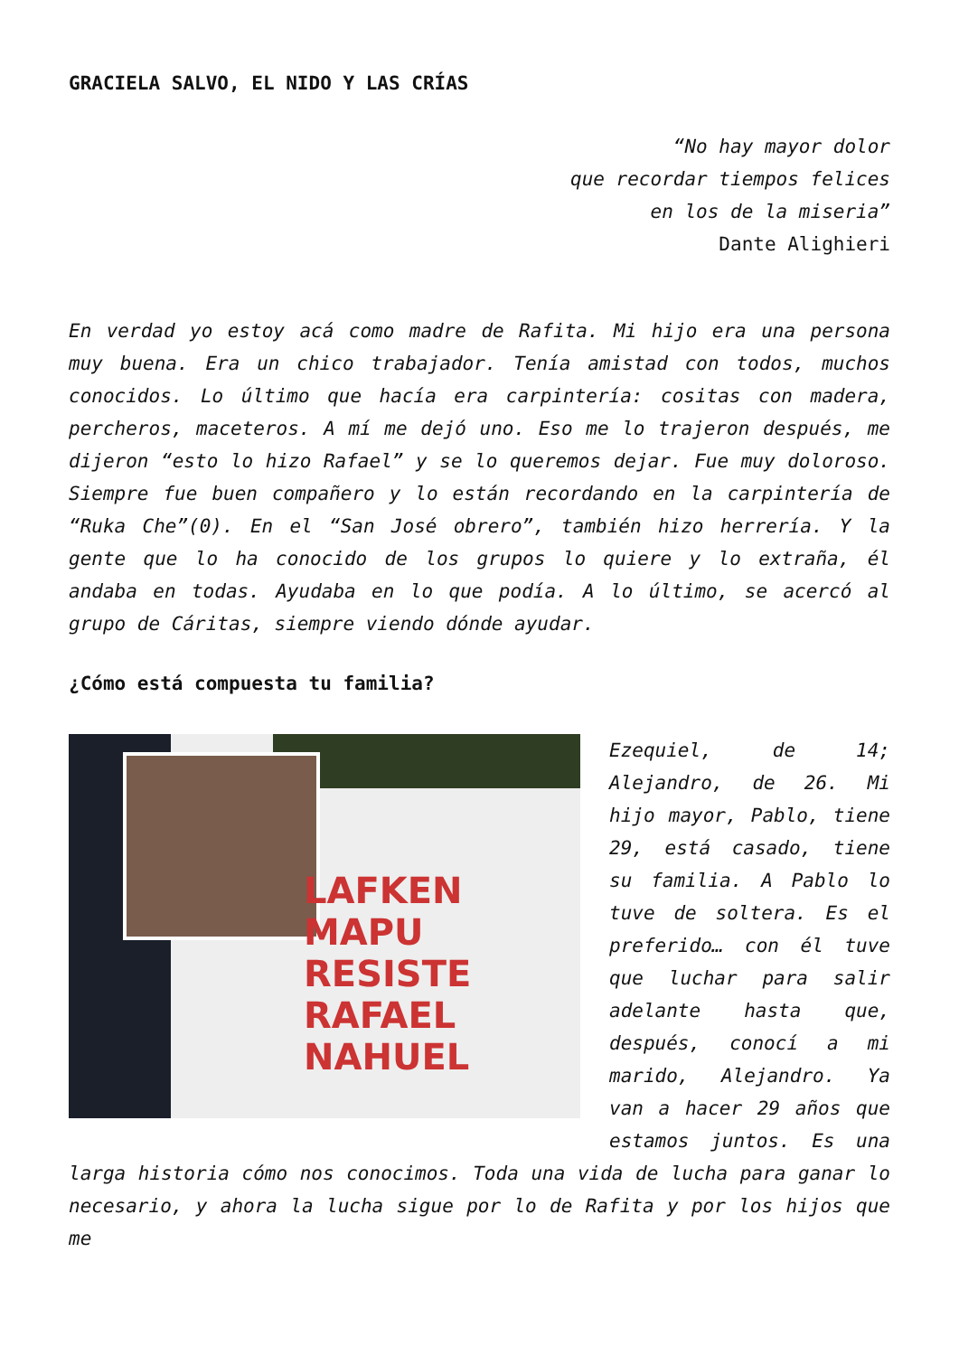GRACIELA SALVO, EL NIDO Y LAS CRÍAS
“No hay mayor dolor
que recordar tiempos felices
en los de la miseria”
Dante Alighieri
En verdad yo estoy acá como madre de Rafita. Mi hijo era una persona muy buena. Era un chico trabajador. Tenía amistad con todos, muchos conocidos. Lo último que hacía era carpintería: cositas con madera, percheros, maceteros. A mí me dejó uno. Eso me lo trajeron después, me dijeron “esto lo hizo Rafael” y se lo queremos dejar. Fue muy doloroso. Siempre fue buen compañero y lo están recordando en la carpintería de “Ruka Che”(0). En el “San José obrero”, también hizo herrería. Y la gente que lo ha conocido de los grupos lo quiere y lo extraña, él andaba en todas. Ayudaba en lo que podía. A lo último, se acercó al grupo de Cáritas, siempre viendo dónde ayudar.
¿Cómo está compuesta tu familia?
LAFKEN
MAPU RESISTE
RAFAEL NAHUEL
Ezequiel, de 14; Alejandro, de 26. Mi hijo mayor, Pablo, tiene 29, está casado, tiene su familia. A Pablo lo tuve de soltera. Es el preferido… con él tuve que luchar para salir adelante hasta que, después, conocí a mi marido, Alejandro. Ya van a hacer 29 años que estamos juntos. Es una larga historia cómo nos conocimos. Toda una vida de lucha para ganar lo necesario, y ahora la lucha sigue por lo de Rafita y por los hijos que me